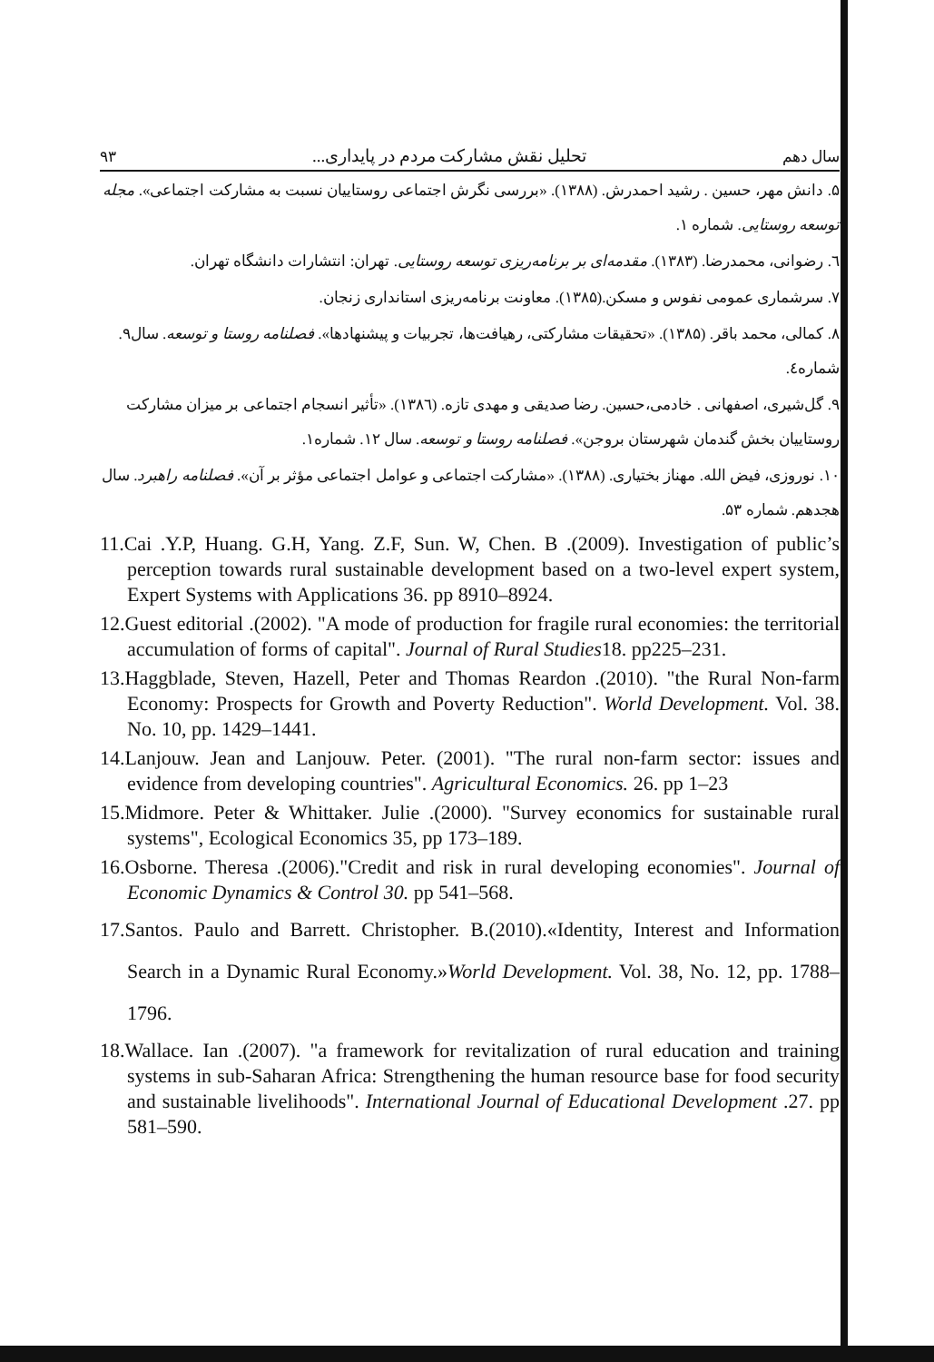سال دهم تحلیل نقش مشارکت مردم در پایداری... ۹۳
۵. دانش مهر، حسین . رشید احمدرش. (۱۳۸۸). «بررسی نگرش اجتماعی روستاییان نسبت به مشارکت اجتماعی». مجله توسعه روستایی. شماره ۱.
٦. رضوانی، محمدرضا. (۱۳۸۳). مقدمه‌ای بر برنامه‌ریزی توسعه روستایی. تهران: انتشارات دانشگاه تهران.
۷. سرشماری عمومی نفوس و مسکن.(۱۳۸۵). معاونت برنامه‌ریزی استانداری زنجان.
۸. کمالی، محمد باقر. (۱۳۸۵). «تحقیقات مشارکتی، رهیافت‌ها، تجربیات و پیشنهادها». فصلنامه روستا و توسعه. سال۹. شماره٤.
۹. گل‌شیری، اصفهانی . خادمی،حسین. رضا صدیقی و مهدی تازه. (۱۳۸٦). «تأثیر انسجام اجتماعی بر میزان مشارکت روستاییان بخش گندمان شهرستان بروجن». فصلنامه روستا و توسعه. سال ۱۲. شماره۱.
۱۰. نوروزی، فیض الله. مهناز بختیاری. (۱۳۸۸). «مشارکت اجتماعی و عوامل اجتماعی مؤثر بر آن». فصلنامه راهبرد. سال هجدهم. شماره ۵۳.
11.Cai .Y.P, Huang. G.H, Yang. Z.F, Sun. W, Chen. B .(2009). Investigation of public’s perception towards rural sustainable development based on a two-level expert system, Expert Systems with Applications 36. pp 8910–8924.
12.Guest editorial .(2002). "A mode of production for fragile rural economies: the territorial accumulation of forms of capital". Journal of Rural Studies18. pp225–231.
13.Haggblade, Steven, Hazell, Peter and Thomas Reardon .(2010). "the Rural Non-farm Economy: Prospects for Growth and Poverty Reduction". World Development. Vol. 38. No. 10, pp. 1429–1441.
14.Lanjouw. Jean and Lanjouw. Peter. (2001). "The rural non-farm sector: issues and evidence from developing countries". Agricultural Economics. 26. pp 1–23
15.Midmore. Peter & Whittaker. Julie .(2000). "Survey economics for sustainable rural systems", Ecological Economics 35, pp 173–189.
16.Osborne. Theresa .(2006)."Credit and risk in rural developing economies". Journal of Economic Dynamics & Control 30. pp 541–568.
17.Santos. Paulo and Barrett. Christopher. B.(2010).«Identity, Interest and Information Search in a Dynamic Rural Economy.»World Development. Vol. 38, No. 12, pp. 1788–1796.
18.Wallace. Ian .(2007). "a framework for revitalization of rural education and training systems in sub-Saharan Africa: Strengthening the human resource base for food security and sustainable livelihoods". International Journal of Educational Development .27. pp 581–590.